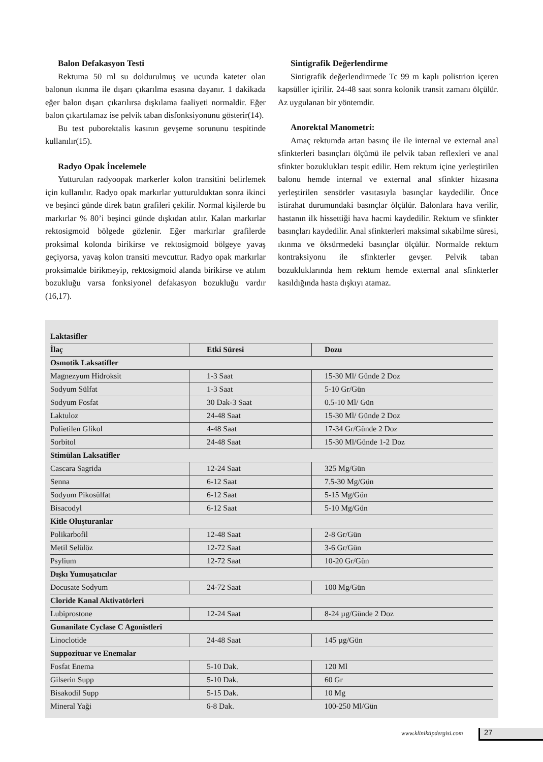Balon Defakasyon Testi
Rektuma 50 ml su doldurulmuş ve ucunda kateter olan balonun ıkınma ile dışarı çıkarılma esasına dayanır. 1 dakikada eğer balon dışarı çıkarılırsa dışkılama faaliyeti normaldir. Eğer balon çıkartılamaz ise pelvik taban disfonksiyonunu gösterir(14).
Bu test puborektalis kasının gevşeme sorununu tespitinde kullanılır(15).
Radyo Opak İncelemele
Yutturulan radyoopak markerler kolon transitini belirlemek için kullanılır. Radyo opak markırlar yutturulduktan sonra ikinci ve beşinci günde direk batın grafileri çekilir. Normal kişilerde bu markırlar % 80’i beşinci günde dışkıdan atılır. Kalan markırlar rektosigmoid bölgede gözlenir. Eğer markırlar grafilerde proksimal kolonda birikirse ve rektosigmoid bölgeye yavaş geçiyorsa, yavaş kolon transiti mevcuttur. Radyo opak markırlar proksimalde birikmeyip, rektosigmoid alanda birikirse ve atılım bozukluğu varsa fonksiyonel defakasyon bozukluğu vardır (16,17).
Sintigrafik Değerlendirme
Sintigrafik değerlendirmede Tc 99 m kaplı polistrion içeren kapsüller içirilir. 24-48 saat sonra kolonik transit zamanı ölçülür. Az uygulanan bir yöntemdir.
Anorektal Manometri:
Amaç rektumda artan basınç ile ile internal ve external anal sfinkterleri basınçları ölçümü ile pelvik taban reflexleri ve anal sfinkter bozuklukları tespit edilir. Hem rektum içine yerleştirilen balonu hemde internal ve external anal sfinkter hizasına yerleştirilen sensörler vasıtasıyla basınçlar kaydedilir. Önce istirahat durumundaki basınçlar ölçülür. Balonlara hava verilir, hastanın ilk hissettiği hava hacmi kaydedilir. Rektum ve sfinkter basınçları kaydedilir. Anal sfinkterleri maksimal sıkabilme süresi, ıkınma ve öksürmedeki basınçlar ölçülür. Normalde rektum kontraksiyonu ile sfinkterler gevşer. Pelvik taban bozukluklarında hem rektum hemde external anal sfinkterler kasıldığında hasta dışkıyı atamaz.
| Laktasifler | | |
| İlaç | Etki Süresi | Dozu |
| Osmotik Laksatifler | | |
| Magnezyum Hidroksit | 1-3 Saat | 15-30 Ml/ Günde 2 Doz |
| Sodyum Sülfat | 1-3 Saat | 5-10 Gr/Gün |
| Sodyum Fosfat | 30 Dak-3 Saat | 0.5-10 Ml/ Gün |
| Laktuloz | 24-48 Saat | 15-30 Ml/ Günde 2 Doz |
| Polietilen Glikol | 4-48 Saat | 17-34 Gr/Günde 2 Doz |
| Sorbitol | 24-48 Saat | 15-30 Ml/Günde 1-2 Doz |
| Stimülan Laksatifler | | |
| Cascara Sagrida | 12-24 Saat | 325 Mg/Gün |
| Senna | 6-12 Saat | 7.5-30 Mg/Gün |
| Sodyum Pikosülfat | 6-12 Saat | 5-15 Mg/Gün |
| Bisacodyl | 6-12 Saat | 5-10 Mg/Gün |
| Kitle Oluşturanlar | | |
| Polikarbofil | 12-48 Saat | 2-8 Gr/Gün |
| Metil Selülöz | 12-72 Saat | 3-6 Gr/Gün |
| Psylium | 12-72 Saat | 10-20 Gr/Gün |
| Dışkı Yumuşatıcılar | | |
| Docusate Sodyum | 24-72 Saat | 100 Mg/Gün |
| Cloride Kanal Aktivatörleri | | |
| Lubiprostone | 12-24 Saat | 8-24 µg/Günde 2 Doz |
| Gunanilate Cyclase C Agonistleri | | |
| Linoclotide | 24-48 Saat | 145 µg/Gün |
| Suppozituar ve Enemalar | | |
| Fosfat Enema | 5-10 Dak. | 120 Ml |
| Gilserin Supp | 5-10 Dak. | 60 Gr |
| Bisakodil Supp | 5-15 Dak. | 10 Mg |
| Mineral Yaği | 6-8 Dak. | 100-250 Ml/Gün |
www.kliniktipdergisi.com 27